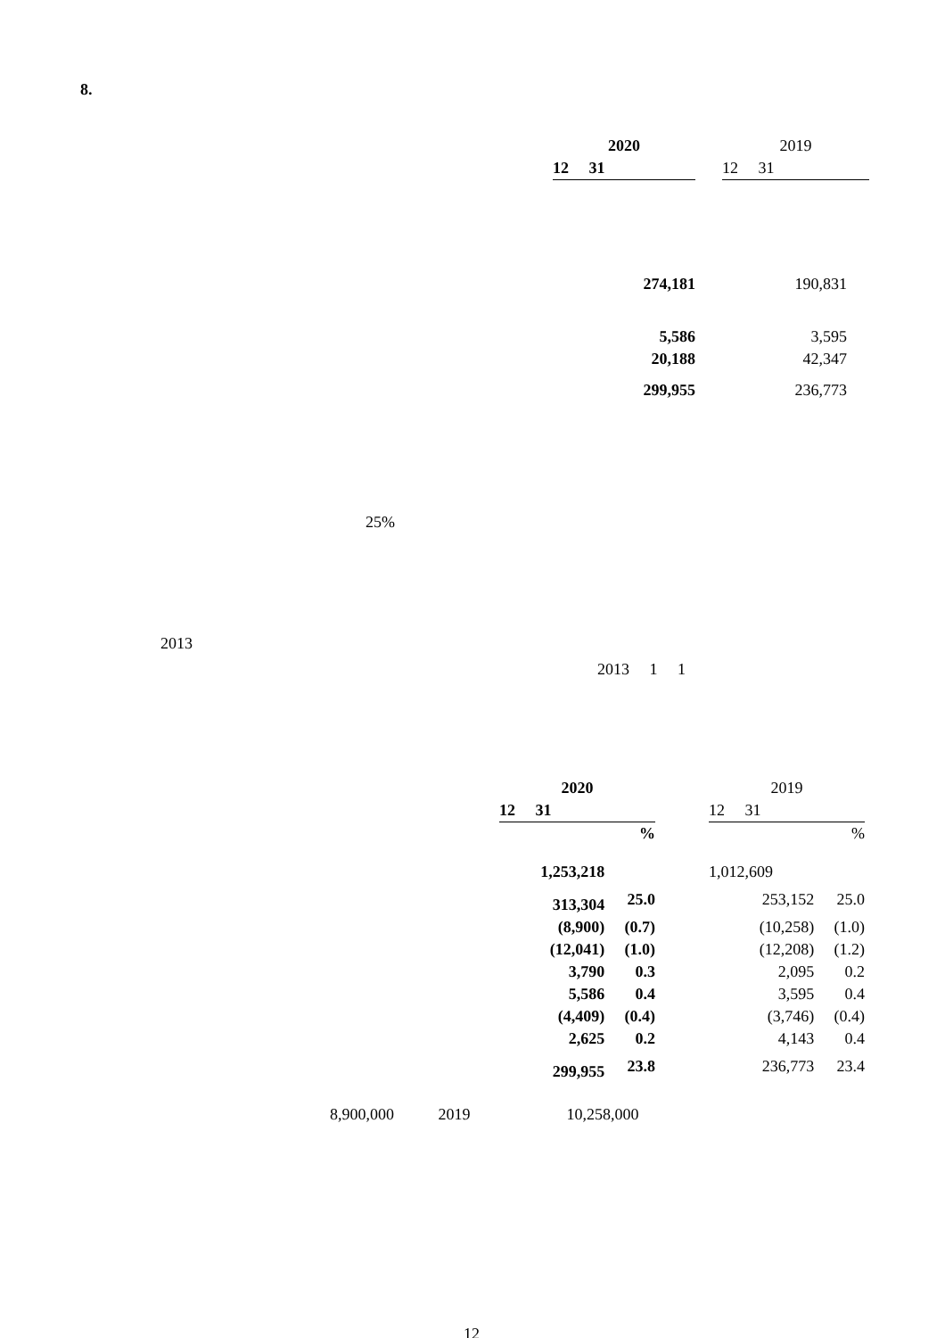8.
| 2020 | | 2019 |
| --- | --- | --- |
| 12 31 | | 12 31 |
| 274,181 | | 190,831 |
| 5,586 | | 3,595 |
| 20,188 | | 42,347 |
| 299,955 | | 236,773 |
25%
2013
2013 1 1
| 2020 | | | 2019 | |
| --- | --- | --- | --- | --- |
| 12 31 | | | 12 31 | |
| | % | | | % |
| 1,253,218 | | | 1,012,609 | |
| 313,304 | 25.0 | | 253,152 | 25.0 |
| (8,900) | (0.7) | | (10,258) | (1.0) |
| (12,041) | (1.0) | | (12,208) | (1.2) |
| 3,790 | 0.3 | | 2,095 | 0.2 |
| 5,586 | 0.4 | | 3,595 | 0.4 |
| (4,409) | (0.4) | | (3,746) | (0.4) |
| 2,625 | 0.2 | | 4,143 | 0.4 |
| 299,955 | 23.8 | | 236,773 | 23.4 |
8,900,000 2019 10,258,000
12